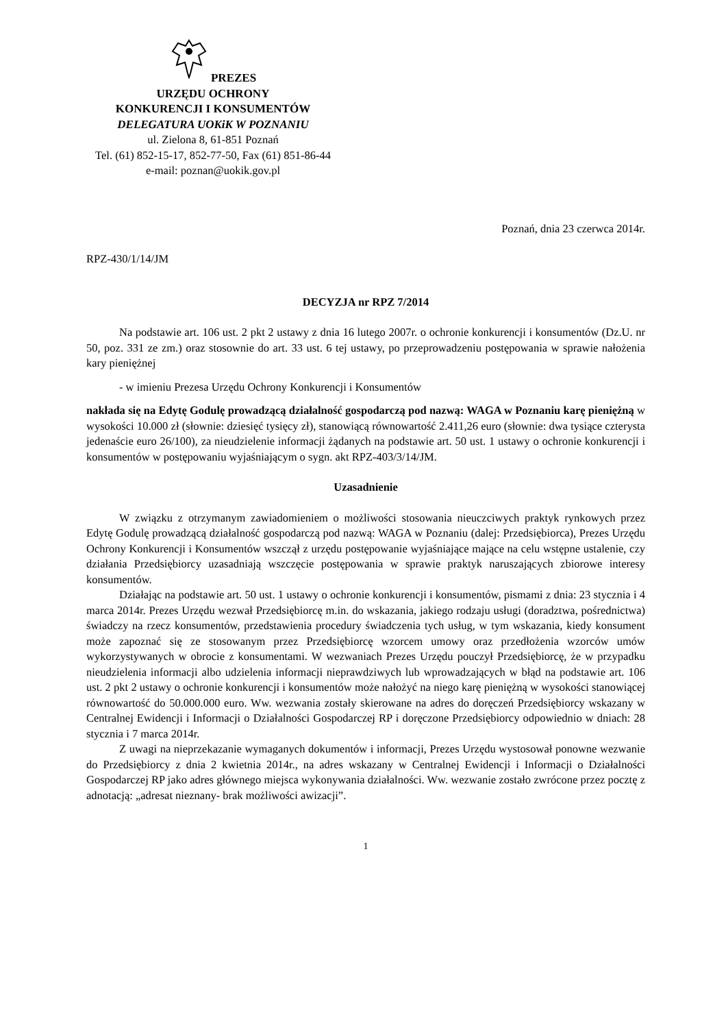PREZES
URZĘDU OCHRONY
KONKURENCJI I KONSUMENTÓW
DELEGATURA UOKiK W POZNANIU
ul. Zielona 8, 61-851 Poznań
Tel. (61) 852-15-17, 852-77-50, Fax (61) 851-86-44
e-mail: poznan@uokik.gov.pl
Poznań, dnia 23 czerwca 2014r.
RPZ-430/1/14/JM
DECYZJA nr RPZ 7/2014
Na podstawie art. 106 ust. 2 pkt 2 ustawy z dnia 16 lutego 2007r. o ochronie konkurencji i konsumentów (Dz.U. nr 50, poz. 331 ze zm.) oraz stosownie do art. 33 ust. 6 tej ustawy, po przeprowadzeniu postępowania w sprawie nałożenia kary pieniężnej
- w imieniu Prezesa Urzędu Ochrony Konkurencji i Konsumentów
nakłada się na Edytę Godulę prowadzącą działalność gospodarczą pod nazwą: WAGA w Poznaniu karę pieniężną w wysokości 10.000 zł (słownie: dziesięć tysięcy zł), stanowiącą równowartość 2.411,26 euro (słownie: dwa tysiące czterysta jedenaście euro 26/100), za nieudzielenie informacji żądanych na podstawie art. 50 ust. 1 ustawy o ochronie konkurencji i konsumentów w postępowaniu wyjaśniającym o sygn. akt RPZ-403/3/14/JM.
Uzasadnienie
W związku z otrzymanym zawiadomieniem o możliwości stosowania nieuczciwych praktyk rynkowych przez Edytę Godulę prowadzącą działalność gospodarczą pod nazwą: WAGA w Poznaniu (dalej: Przedsiębiorca), Prezes Urzędu Ochrony Konkurencji i Konsumentów wszczął z urzędu postępowanie wyjaśniające mające na celu wstępne ustalenie, czy działania Przedsiębiorcy uzasadniają wszczęcie postępowania w sprawie praktyk naruszających zbiorowe interesy konsumentów.
Działając na podstawie art. 50 ust. 1 ustawy o ochronie konkurencji i konsumentów, pismami z dnia: 23 stycznia i 4 marca 2014r. Prezes Urzędu wezwał Przedsiębiorcę m.in. do wskazania, jakiego rodzaju usługi (doradztwa, pośrednictwa) świadczy na rzecz konsumentów, przedstawienia procedury świadczenia tych usług, w tym wskazania, kiedy konsument może zapoznać się ze stosowanym przez Przedsiębiorcę wzorcem umowy oraz przedłożenia wzorców umów wykorzystywanych w obrocie z konsumentami. W wezwaniach Prezes Urzędu pouczył Przedsiębiorcę, że w przypadku nieudzielenia informacji albo udzielenia informacji nieprawdziwych lub wprowadzających w błąd na podstawie art. 106 ust. 2 pkt 2 ustawy o ochronie konkurencji i konsumentów może nałożyć na niego karę pieniężną w wysokości stanowiącej równowartość do 50.000.000 euro. Ww. wezwania zostały skierowane na adres do doręczeń Przedsiębiorcy wskazany w Centralnej Ewidencji i Informacji o Działalności Gospodarczej RP i doręczone Przedsiębiorcy odpowiednio w dniach: 28 stycznia i 7 marca 2014r.
Z uwagi na nieprzekazanie wymaganych dokumentów i informacji, Prezes Urzędu wystosował ponowne wezwanie do Przedsiębiorcy z dnia 2 kwietnia 2014r., na adres wskazany w Centralnej Ewidencji i Informacji o Działalności Gospodarczej RP jako adres głównego miejsca wykonywania działalności. Ww. wezwanie zostało zwrócone przez pocztę z adnotacją: „adresat nieznany- brak możliwości awizacji”.
1